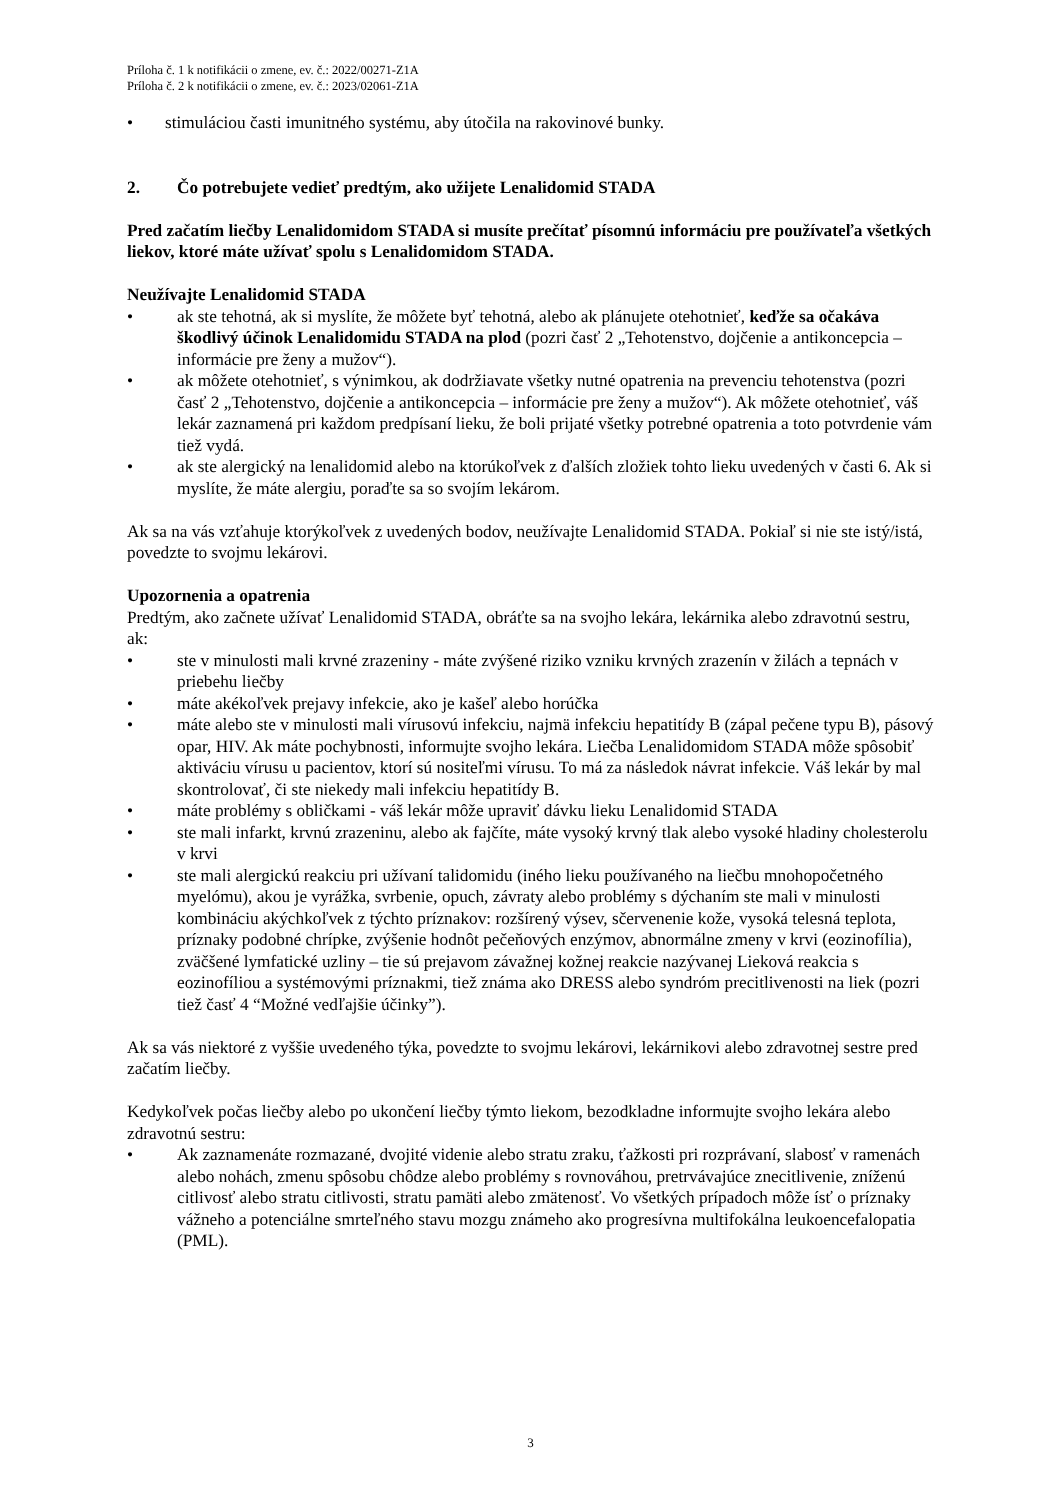Príloha č. 1 k notifikácii o zmene, ev. č.: 2022/00271-Z1A
Príloha č. 2 k notifikácii o zmene, ev. č.: 2023/02061-Z1A
• stimuláciou časti imunitného systému, aby útočila na rakovinové bunky.
2. Čo potrebujete vedieť predtým, ako užijete Lenalidomid STADA
Pred začatím liečby Lenalidomidom STADA si musíte prečítať písomnú informáciu pre používateľa všetkých liekov, ktoré máte užívať spolu s Lenalidomidom STADA.
Neužívajte Lenalidomid STADA
• ak ste tehotná, ak si myslíte, že môžete byť tehotná, alebo ak plánujete otehotnieť, keďže sa očakáva škodlivý účinok Lenalidomidu STADA na plod (pozri časť 2 „Tehotenstvo, dojčenie a antikoncepcia – informácie pre ženy a mužov“).
• ak môžete otehotnieť, s výnimkou, ak dodržiavate všetky nutné opatrenia na prevenciu tehotenstva (pozri časť 2 „Tehotenstvo, dojčenie a antikoncepcia – informácie pre ženy a mužov“). Ak môžete otehotnieť, váš lekár zaznamená pri každom predpísaní lieku, že boli prijaté všetky potrebné opatrenia a toto potvrdenie vám tiež vydá.
• ak ste alergický na lenalidomid alebo na ktorúkoľvek z ďalších zložiek tohto lieku uvedených v časti 6. Ak si myslíte, že máte alergiu, poraďte sa so svojím lekárom.
Ak sa na vás vzťahuje ktorýkoľvek z uvedených bodov, neužívajte Lenalidomid STADA. Pokiaľ si nie ste istý/istá, povedzte to svojmu lekárovi.
Upozornenia a opatrenia
Predtým, ako začnete užívať Lenalidomid STADA, obráťte sa na svojho lekára, lekárnika alebo zdravotnú sestru, ak:
• ste v minulosti mali krvné zrazeniny - máte zvýšené riziko vzniku krvných zrazenín v žilách a tepnách v priebehu liečby
• máte akékoľvek prejavy infekcie, ako je kašeľ alebo horúčka
• máte alebo ste v minulosti mali vírusovú infekciu, najmä infekciu hepatitídy B (zápal pečene typu B), pásový opar, HIV. Ak máte pochybnosti, informujte svojho lekára. Liečba Lenalidomidom STADA môže spôsobiť aktiváciu vírusu u pacientov, ktorí sú nositeľmi vírusu. To má za následok návrat infekcie. Váš lekár by mal skontrolovať, či ste niekedy mali infekciu hepatitídy B.
• máte problémy s obličkami - váš lekár môže upraviť dávku lieku Lenalidomid STADA
• ste mali infarkt, krvnú zrazeninu, alebo ak fajčíte, máte vysoký krvný tlak alebo vysoké hladiny cholesterolu v krvi
• ste mali alergickú reakciu pri užívaní talidomidu (iného lieku používaného na liečbu mnohopočetného myelómu), akou je vyrážka, svrbenie, opuch, závraty alebo problémy s dýchaním ste mali v minulosti kombináciu akýchkoľvek z týchto príznakov: rozšírený výsev, sčervenenie kože, vysoká telesná teplota, príznaky podobné chrípke, zvýšenie hodnôt pečeňových enzýmov, abnormálne zmeny v krvi (eozinofília), zväčšené lymfatické uzliny – tie sú prejavom závažnej kožnej reakcie nazývanej Lieková reakcia s eozinofíliou a systémovými príznakmi, tiež známa ako DRESS alebo syndróm precitlivenosti na liek (pozri tiež časť 4 “Možné vedľajšie účinky”).
Ak sa vás niektoré z vyššie uvedeného týka, povedzte to svojmu lekárovi, lekárnikovi alebo zdravotnej sestre pred začatím liečby.
Kedykoľvek počas liečby alebo po ukončení liečby týmto liekom, bezodkladne informujte svojho lekára alebo zdravotnú sestru:
• Ak zaznamenáte rozmazané, dvojité videnie alebo stratu zraku, ťažkosti pri rozprávaní, slabosť v ramenách alebo nohách, zmenu spôsobu chôdze alebo problémy s rovnováhou, pretrvávajúce znecitlivenie, zníženú citlivosť alebo stratu citlivosti, stratu pamäti alebo zmätenosť. Vo všetkých prípadoch môže ísť o príznaky vážneho a potenciálne smrteľného stavu mozgu známeho ako progresívna multifokálna leukoencefalopatia (PML).
3